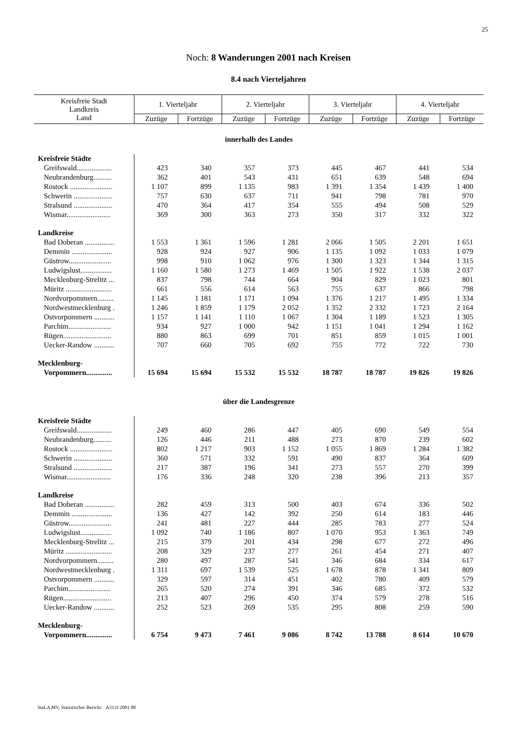25
Noch: 8 Wanderungen 2001 nach Kreisen
8.4 nach Vierteljahren
| Kreisfreie Stadt Landkreis Land | 1. Vierteljahr | | 2. Vierteljahr | | 3. Vierteljahr | | 4. Vierteljahr | |
| --- | --- | --- | --- | --- | --- | --- | --- | --- |
| | Zuzüge | Fortzüge | Zuzüge | Fortzüge | Zuzüge | Fortzüge | Zuzüge | Fortzüge |
| innerhalb des Landes | | | | | | | | |
| Kreisfreie Städte | | | | | | | | |
| Greifswald................... | 423 | 340 | 357 | 373 | 445 | 467 | 441 | 534 |
| Neubrandenburg.......... | 362 | 401 | 543 | 431 | 651 | 639 | 548 | 694 |
| Rostock ....................... | 1 107 | 899 | 1 135 | 983 | 1 391 | 1 354 | 1 439 | 1 400 |
| Schwerin ..................... | 757 | 630 | 637 | 711 | 941 | 798 | 781 | 970 |
| Stralsund ..................... | 470 | 364 | 417 | 354 | 555 | 494 | 508 | 529 |
| Wismar........................ | 369 | 300 | 363 | 273 | 350 | 317 | 332 | 322 |
| Landkreise | | | | | | | | |
| Bad Doberan ................ | 1 553 | 1 361 | 1 596 | 1 281 | 2 066 | 1 505 | 2 201 | 1 651 |
| Demmin ...................... | 928 | 924 | 927 | 906 | 1 135 | 1 092 | 1 033 | 1 079 |
| Güstrow....................... | 998 | 910 | 1 062 | 976 | 1 300 | 1 323 | 1 344 | 1 315 |
| Ludwigslust................. | 1 160 | 1 580 | 1 273 | 1 469 | 1 505 | 1 922 | 1 538 | 2 037 |
| Mecklenburg-Strelitz ... | 837 | 798 | 744 | 664 | 904 | 829 | 1 023 | 801 |
| Müritz ......................... | 661 | 556 | 614 | 563 | 755 | 637 | 866 | 798 |
| Nordvorpommern......... | 1 145 | 1 181 | 1 171 | 1 094 | 1 376 | 1 217 | 1 495 | 1 334 |
| Nordwestmecklenburg . | 1 246 | 1 859 | 1 179 | 2 052 | 1 352 | 2 332 | 1 723 | 2 164 |
| Ostvorpommern ........... | 1 157 | 1 141 | 1 110 | 1 067 | 1 304 | 1 189 | 1 523 | 1 305 |
| Parchim....................... | 934 | 927 | 1 000 | 942 | 1 151 | 1 041 | 1 294 | 1 162 |
| Rügen.......................... | 880 | 863 | 699 | 701 | 851 | 859 | 1 015 | 1 001 |
| Uecker-Randow ........... | 707 | 660 | 705 | 692 | 755 | 772 | 722 | 730 |
| Mecklenburg- | | | | | | | | |
| Vorpommern.............. | 15 694 | 15 694 | 15 532 | 15 532 | 18 787 | 18 787 | 19 826 | 19 826 |
| über die Landesgrenze | | | | | | | | |
| Kreisfreie Städte | | | | | | | | |
| Greifswald................... | 249 | 460 | 286 | 447 | 405 | 690 | 549 | 554 |
| Neubrandenburg.......... | 126 | 446 | 211 | 488 | 273 | 870 | 239 | 602 |
| Rostock ....................... | 802 | 1 217 | 903 | 1 152 | 1 055 | 1 869 | 1 284 | 1 382 |
| Schwerin ..................... | 360 | 571 | 332 | 591 | 490 | 837 | 364 | 609 |
| Stralsund ..................... | 217 | 387 | 196 | 341 | 273 | 557 | 270 | 399 |
| Wismar........................ | 176 | 336 | 248 | 320 | 238 | 396 | 213 | 357 |
| Landkreise | | | | | | | | |
| Bad Doberan ................ | 282 | 459 | 313 | 500 | 403 | 674 | 336 | 502 |
| Demmin ...................... | 136 | 427 | 142 | 392 | 250 | 614 | 183 | 446 |
| Güstrow....................... | 241 | 481 | 227 | 444 | 285 | 783 | 277 | 524 |
| Ludwigslust................. | 1 092 | 740 | 1 186 | 807 | 1 070 | 953 | 1 363 | 749 |
| Mecklenburg-Strelitz ... | 215 | 379 | 201 | 434 | 298 | 677 | 272 | 496 |
| Müritz ......................... | 208 | 329 | 237 | 277 | 261 | 454 | 271 | 407 |
| Nordvorpommern......... | 280 | 497 | 287 | 541 | 346 | 684 | 334 | 617 |
| Nordwestmecklenburg . | 1 311 | 697 | 1 539 | 525 | 1 678 | 878 | 1 341 | 809 |
| Ostvorpommern ........... | 329 | 597 | 314 | 451 | 402 | 780 | 409 | 579 |
| Parchim....................... | 265 | 520 | 274 | 391 | 346 | 685 | 372 | 532 |
| Rügen.......................... | 213 | 407 | 296 | 450 | 374 | 579 | 278 | 516 |
| Uecker-Randow ........... | 252 | 523 | 269 | 535 | 295 | 808 | 259 | 590 |
| Mecklenburg- | | | | | | | | |
| Vorpommern.............. | 6 754 | 9 473 | 7 461 | 9 086 | 8 742 | 13 788 | 8 614 | 10 670 |
StaLA MV, Statistischer Bericht: A313J 2001 00